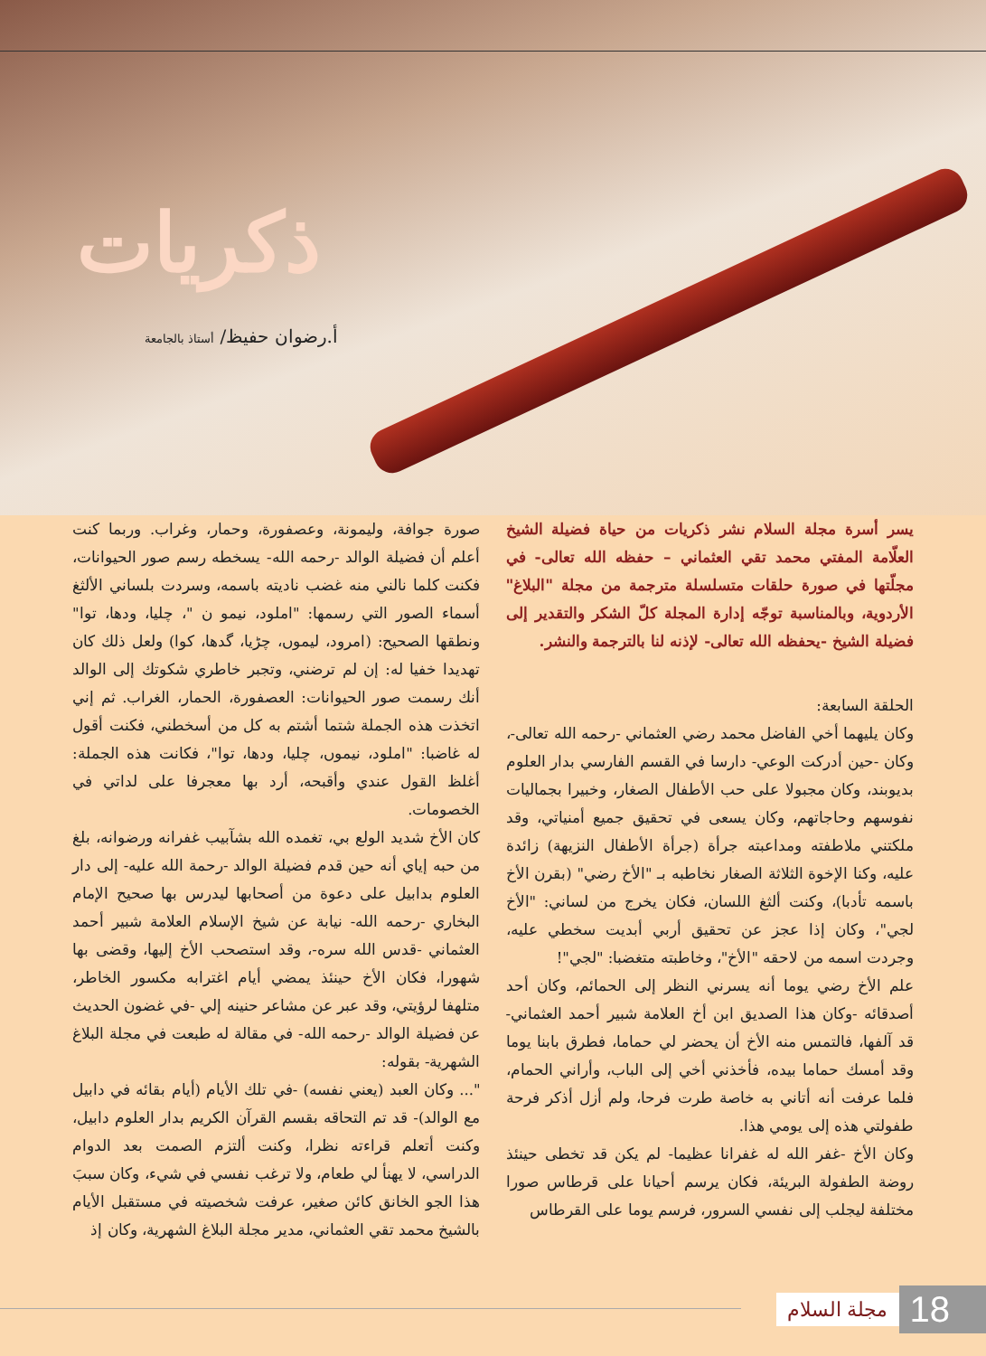ذكريات
أ.رضوان حفيظ/ أستاذ بالجامعة
يسر أسرة مجلة السلام نشر ذكريات من حياة فضيلة الشيخ العلّامة المفتي محمد تقي العثماني – حفظه الله تعالى- في مجلّتها في صورة حلقات متسلسلة مترجمة من مجلة "البلاغ" الأردوية، وبالمناسبة توجّه إدارة المجلة كلّ الشكر والتقدير إلى فضيلة الشيخ -يحفظه الله تعالى- لإذنه لنا بالترجمة والنشر.
الحلقة السابعة:
وكان يليهما أخي الفاضل محمد رضي العثماني -رحمه الله تعالى-، وكان -حين أدركت الوعي- دارسا في القسم الفارسي بدار العلوم بديوبند، وكان مجبولا على حب الأطفال الصغار، وخبيرا بجماليات نفوسهم وحاجاتهم، وكان يسعى في تحقيق جميع أمنياتي، وقد ملكتني ملاطفته ومداعبته جرأة (جرأة الأطفال النزيهة) زائدة عليه، وكنا الإخوة الثلاثة الصغار نخاطبه بـ "الأخ رضي" (بقرن الأخ باسمه تأدبا)، وكنت ألثغ اللسان، فكان يخرج من لساني: "الأخ لجي"، وكان إذا عجز عن تحقيق أربي أبديت سخطي عليه، وجردت اسمه من لاحقه "الأخ"، وخاطبته متغضبا: "لجي"!
علم الأخ رضي يوما أنه يسرني النظر إلى الحمائم، وكان أحد أصدقائه -وكان هذا الصديق ابن أخ العلامة شبير أحمد العثماني- قد آلفها، فالتمس منه الأخ أن يحضر لي حماما، فطرق بابنا يوما وقد أمسك حماما بيده، فأخذني أخي إلى الباب، وأراني الحمام، فلما عرفت أنه أتاني به خاصة طرت فرحا، ولم أزل أذكر فرحة طفولتي هذه إلى يومي هذا.
وكان الأخ -غفر الله له غفرانا عظيما- لم يكن قد تخطى حينئذ روضة الطفولة البريئة، فكان يرسم أحيانا على قرطاس صورا مختلفة ليجلب إلى نفسي السرور، فرسم يوما على القرطاس
صورة جوافة، وليمونة، وعصفورة، وحمار، وغراب. وربما كنت أعلم أن فضيلة الوالد -رحمه الله- يسخطه رسم صور الحيوانات، فكنت كلما نالني منه غضب ناديته باسمه، وسردت بلساني الألثغ أسماء الصور التي رسمها: "املود، نيمو ن "، چليا، ودها، توا" ونطقها الصحيح: (امرود، ليموں، چڑيا، گدھا، کوا) ولعل ذلك كان تهديدا خفيا له: إن لم ترضني، وتجبر خاطري شكوتك إلى الوالد أنك رسمت صور الحيوانات: العصفورة، الحمار، الغراب. ثم إني اتخذت هذه الجملة شتما أشتم به كل من أسخطني، فكنت أقول له غاضبا: "املود، نيموں، چليا، ودها، توا"، فكانت هذه الجملة: أغلظ القول عندي وأقبحه، أرد بها معجرفا على لداتي في الخصومات.
كان الأخ شديد الولع بي، تغمده الله بشآبيب غفرانه ورضوانه، بلغ من حبه إياي أنه حين قدم فضيلة الوالد -رحمة الله عليه- إلى دار العلوم بدابيل على دعوة من أصحابها ليدرس بها صحيح الإمام البخاري -رحمه الله- نيابة عن شيخ الإسلام العلامة شبير أحمد العثماني -قدس الله سره-، وقد استصحب الأخ إليها، وقضى بها شهورا، فكان الأخ حينئذ يمضي أيام اغترابه مكسور الخاطر، متلهفا لرؤيتي، وقد عبر عن مشاعر حنينه إلي -في غضون الحديث عن فضيلة الوالد -رحمه الله- في مقالة له طبعت في مجلة البلاغ الشهرية- بقوله:
"... وكان العبد (يعني نفسه) -في تلك الأيام (أيام بقائه في دابيل مع الوالد)- قد تم التحاقه بقسم القرآن الكريم بدار العلوم دابيل، وكنت أتعلم قراءته نظرا، وكنت ألتزم الصمت بعد الدوام الدراسي، لا يهنأ لي طعام، ولا ترغب نفسي في شيء، وكان سببَ هذا الجو الخانق كائن صغير، عرفت شخصيته في مستقبل الأيام بالشيخ محمد تقي العثماني، مدير مجلة البلاغ الشهرية، وكان إذ
18
مجلة السلام